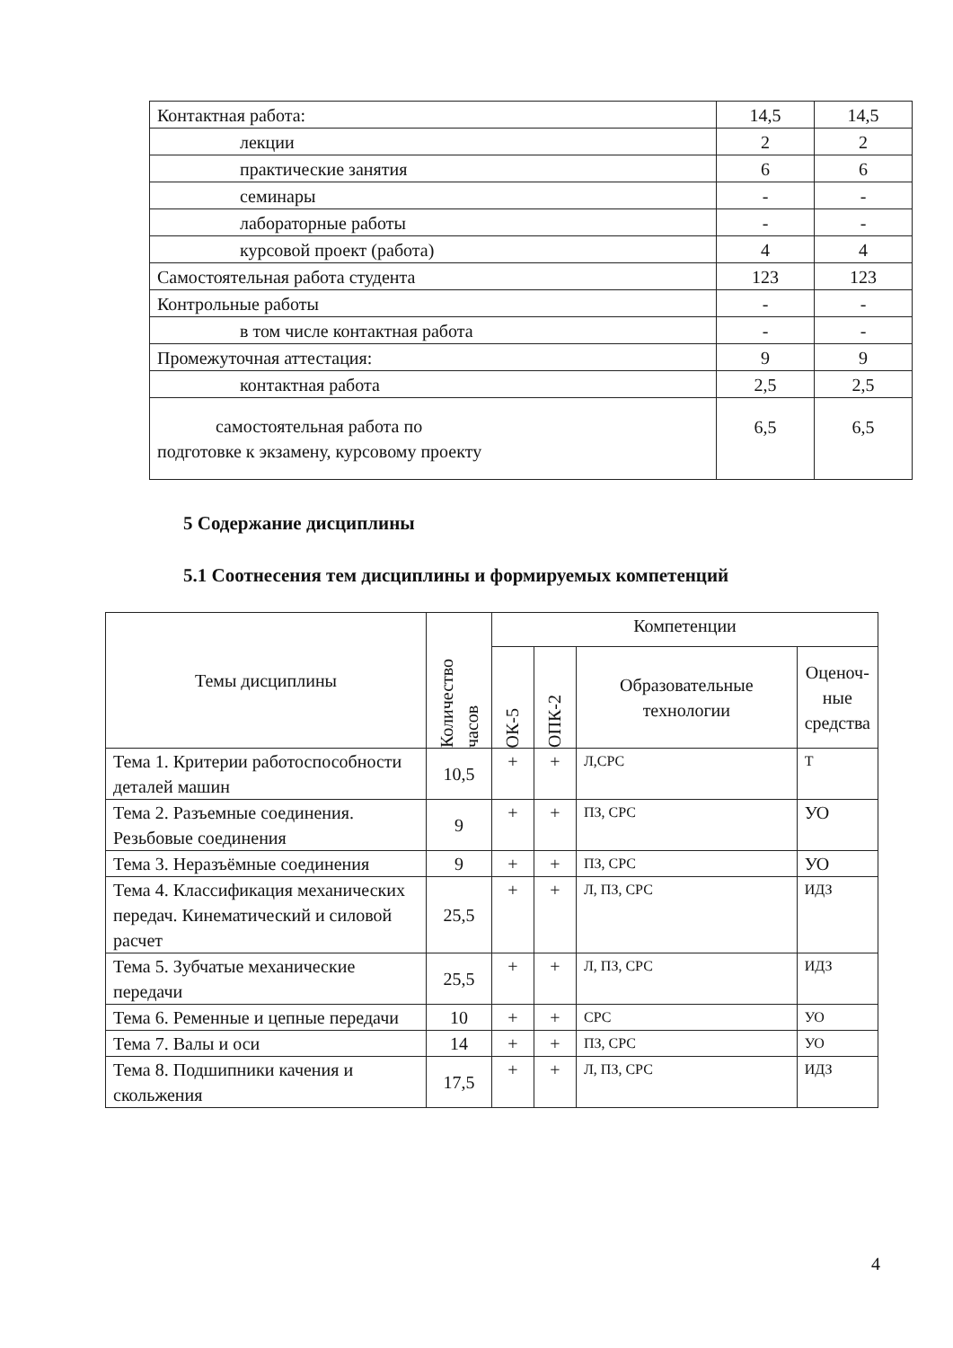| Контактная работа: | 14,5 | 14,5 |
| лекции | 2 | 2 |
| практические занятия | 6 | 6 |
| семинары | - | - |
| лабораторные работы | - | - |
| курсовой проект (работа) | 4 | 4 |
| Самостоятельная работа студента | 123 | 123 |
| Контрольные работы | - | - |
| в том числе контактная работа | - | - |
| Промежуточная аттестация: | 9 | 9 |
| контактная работа | 2,5 | 2,5 |
| самостоятельная работа по подготовке к экзамену, курсовому проекту | 6,5 | 6,5 |
5 Содержание дисциплины
5.1 Соотнесения тем дисциплины и формируемых компетенций
| Темы дисциплины | Количество часов | Компетенции | | | |
| --- | --- | --- | --- | --- | --- |
| | | ОК-5 | ОПК-2 | Образовательные технологии | Оценоч- ные средства |
| Тема 1. Критерии работоспособности деталей машин | 10,5 | + | + | Л,СРС | Т |
| Тема 2. Разъемные соединения. Резьбовые соединения | 9 | + | + | ПЗ, СРС | УО |
| Тема 3. Неразъёмные соединения | 9 | + | + | ПЗ, СРС | УО |
| Тема 4. Классификация механических передач. Кинематический и силовой расчет | 25,5 | + | + | Л, ПЗ, СРС | ИДЗ |
| Тема 5. Зубчатые механические передачи | 25,5 | + | + | Л, ПЗ, СРС | ИДЗ |
| Тема 6. Ременные и цепные передачи | 10 | + | + | СРС | УО |
| Тема 7. Валы и оси | 14 | + | + | ПЗ, СРС | УО |
| Тема 8. Подшипники качения и скольжения | 17,5 | + | + | Л, ПЗ, СРС | ИДЗ |
4